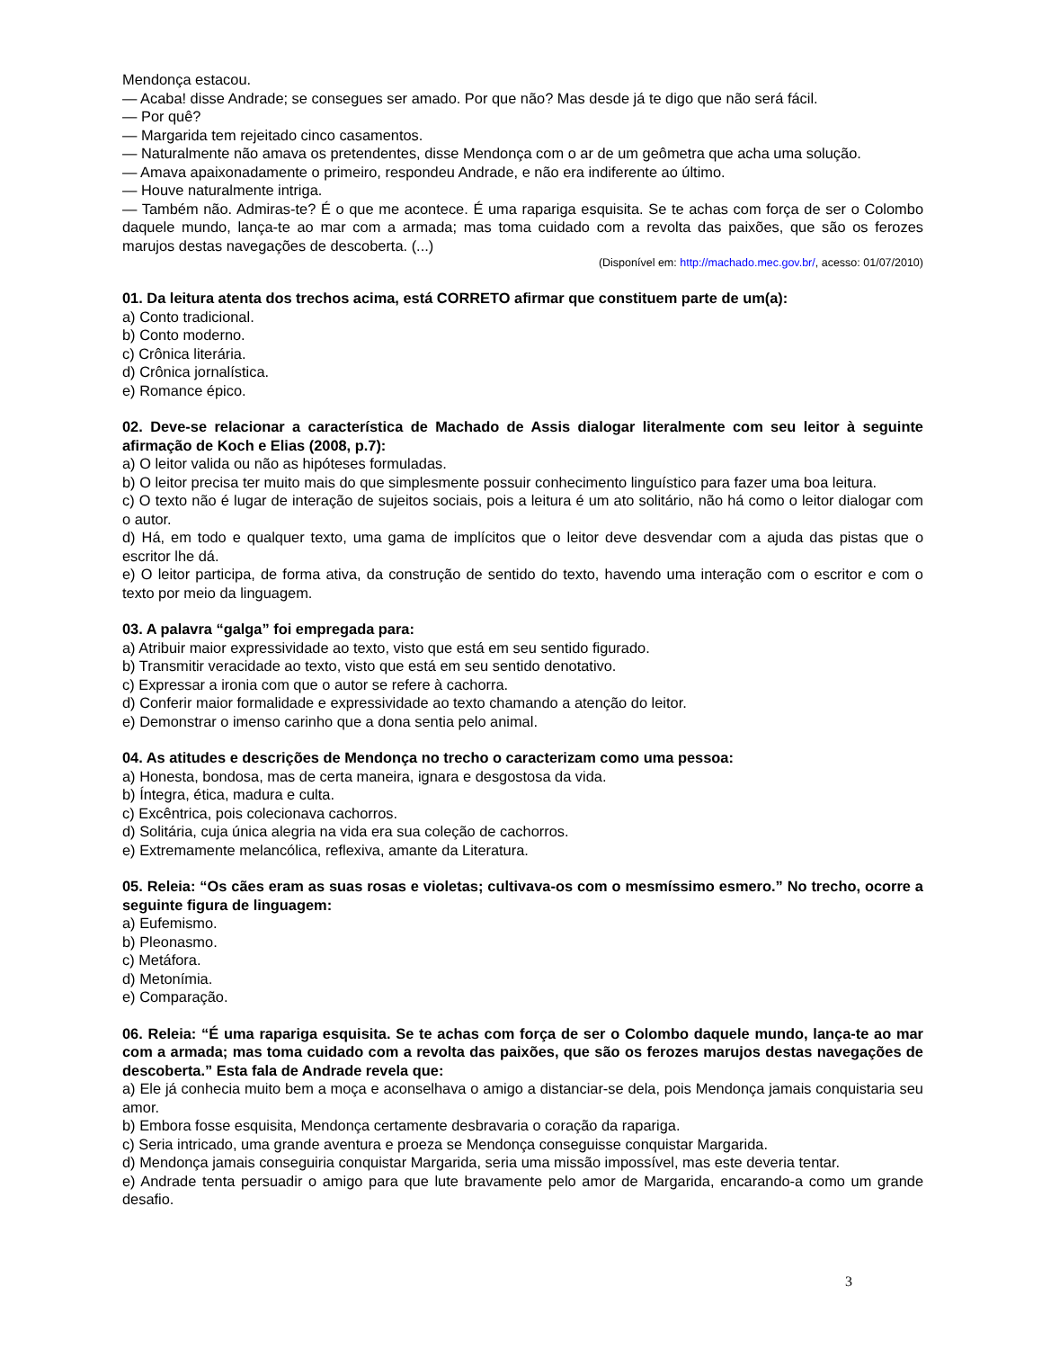Mendonça estacou.
— Acaba! disse Andrade; se consegues ser amado. Por que não? Mas desde já te digo que não será fácil.
— Por quê?
— Margarida tem rejeitado cinco casamentos.
— Naturalmente não amava os pretendentes, disse Mendonça com o ar de um geômetra que acha uma solução.
— Amava apaixonadamente o primeiro, respondeu Andrade, e não era indiferente ao último.
— Houve naturalmente intriga.
— Também não. Admiras-te? É o que me acontece. É uma rapariga esquisita. Se te achas com força de ser o Colombo daquele mundo, lança-te ao mar com a armada; mas toma cuidado com a revolta das paixões, que são os ferozes marujos destas navegações de descoberta. (...)
(Disponível em: http://machado.mec.gov.br/, acesso: 01/07/2010)
01. Da leitura atenta dos trechos acima, está CORRETO afirmar que constituem parte de um(a):
a) Conto tradicional.
b) Conto moderno.
c) Crônica literária.
d) Crônica jornalística.
e) Romance épico.
02. Deve-se relacionar a característica de Machado de Assis dialogar literalmente com seu leitor à seguinte afirmação de Koch e Elias (2008, p.7):
a) O leitor valida ou não as hipóteses formuladas.
b) O leitor precisa ter muito mais do que simplesmente possuir conhecimento linguístico para fazer uma boa leitura.
c) O texto não é lugar de interação de sujeitos sociais, pois a leitura é um ato solitário, não há como o leitor dialogar com o autor.
d) Há, em todo e qualquer texto, uma gama de implícitos que o leitor deve desvendar com a ajuda das pistas que o escritor lhe dá.
e) O leitor participa, de forma ativa, da construção de sentido do texto, havendo uma interação com o escritor e com o texto por meio da linguagem.
03. A palavra “galga” foi empregada para:
a) Atribuir maior expressividade ao texto, visto que está em seu sentido figurado.
b) Transmitir veracidade ao texto, visto que está em seu sentido denotativo.
c) Expressar a ironia com que o autor se refere à cachorra.
d) Conferir maior formalidade e expressividade ao texto chamando a atenção do leitor.
e) Demonstrar o imenso carinho que a dona sentia pelo animal.
04. As atitudes e descrições de Mendonça no trecho o caracterizam como uma pessoa:
a) Honesta, bondosa, mas de certa maneira, ignara e desgostosa da vida.
b) Íntegra, ética, madura e culta.
c) Excêntrica, pois colecionava cachorros.
d) Solitária, cuja única alegria na vida era sua coleção de cachorros.
e) Extremamente melancólica, reflexiva, amante da Literatura.
05. Releia: “Os cães eram as suas rosas e violetas; cultivava-os com o mesmíssimo esmero.” No trecho, ocorre a seguinte figura de linguagem:
a) Eufemismo.
b) Pleonasmo.
c) Metáfora.
d) Metonímia.
e) Comparação.
06. Releia: “É uma rapariga esquisita. Se te achas com força de ser o Colombo daquele mundo, lança-te ao mar com a armada; mas toma cuidado com a revolta das paixões, que são os ferozes marujos destas navegações de descoberta.” Esta fala de Andrade revela que:
a) Ele já conhecia muito bem a moça e aconselhava o amigo a distanciar-se dela, pois Mendonça jamais conquistaria seu amor.
b) Embora fosse esquisita, Mendonça certamente desbravaria o coração da rapariga.
c) Seria intricado, uma grande aventura e proeza se Mendonça conseguisse conquistar Margarida.
d) Mendonça jamais conseguiria conquistar Margarida, seria uma missão impossível, mas este deveria tentar.
e) Andrade tenta persuadir o amigo para que lute bravamente pelo amor de Margarida, encarando-a como um grande desafio.
3